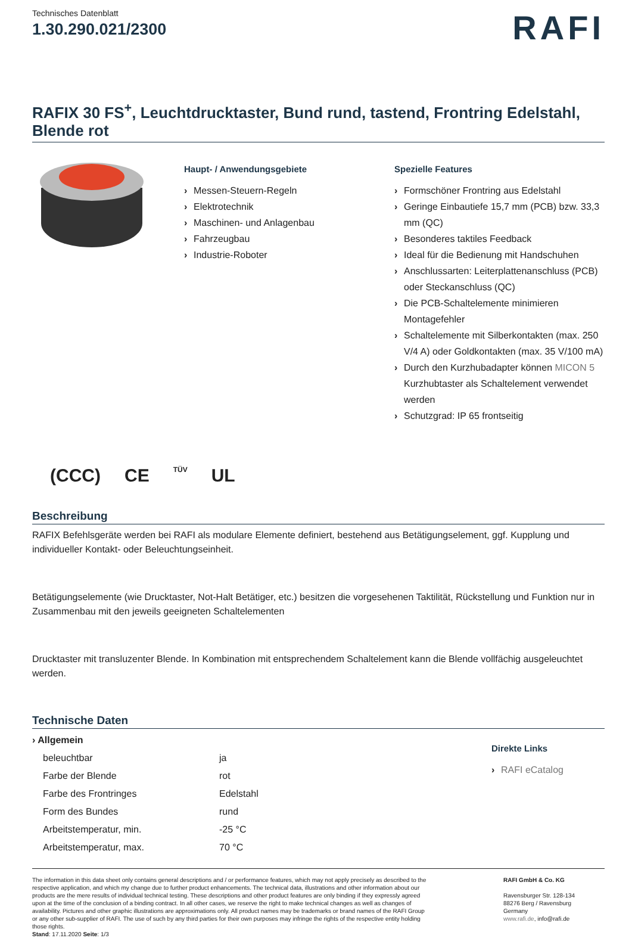Technisches Datenblatt
1.30.290.021/2300
RAFI
RAFIX 30 FS<sup>+</sup>, Leuchtdrucktaster, Bund rund, tastend, Frontring Edelstahl, Blende rot
Haupt- / Anwendungsgebiete
› Messen-Steuern-Regeln
› Elektrotechnik
› Maschinen- und Anlagenbau
› Fahrzeugbau
› Industrie-Roboter
Spezielle Features
› Formschöner Frontring aus Edelstahl
› Geringe Einbautiefe 15,7 mm (PCB) bzw. 33,3 mm (QC)
› Besonderes taktiles Feedback
› Ideal für die Bedienung mit Handschuhen
› Anschlussarten: Leiterplattenanschluss (PCB) oder Steckanschluss (QC)
› Die PCB-Schaltelemente minimieren Montagefehler
› Schaltelemente mit Silberkontakten (max. 250 V/4 A) oder Goldkontakten (max. 35 V/100 mA)
› Durch den Kurzhubadapter können MICON 5 Kurzhubtaster als Schaltelement verwendet werden
› Schutzgrad: IP 65 frontseitig
(CCC) CE TÜV UL
Beschreibung
RAFIX Befehlsgeräte werden bei RAFI als modulare Elemente definiert, bestehend aus Betätigungselement, ggf. Kupplung und individueller Kontakt- oder Beleuchtungseinheit.
Betätigungselemente (wie Drucktaster, Not-Halt Betätiger, etc.) besitzen die vorgesehenen Taktilität, Rückstellung und Funktion nur in Zusammenbau mit den jeweils geeigneten Schaltelementen
Drucktaster mit transluzenter Blende. In Kombination mit entsprechendem Schaltelement kann die Blende vollfächig ausgeleuchtet werden.
Technische Daten
| › Allgemein | |
| --- | --- |
| beleuchtbar | ja |
| Farbe der Blende | rot |
| Farbe des Frontringes | Edelstahl |
| Form des Bundes | rund |
| Arbeitstemperatur, min. | -25 °C |
| Arbeitstemperatur, max. | 70 °C |
Direkte Links
› RAFI eCatalog
The information in this data sheet only contains general descriptions and / or performance features, which may not apply precisely as described to the respective application, and which my change due to further product enhancements. The technical data, illustrations and other information about our products are the mere results of individual technical testing. These descriptions and other product features are only binding if they expressly agreed upon at the time of the conclusion of a binding contract. In all other cases, we reserve the right to make technical changes as well as changes of availability. Pictures and other graphic illustrations are approximations only. All product names may be trademarks or brand names of the RAFI Group or any other sub-supplier of RAFI. The use of such by any third parties for their own purposes may infringe the rights of the respective entity holding those rights.
Stand: 17.11.2020 Seite: 1/3
RAFI GmbH & Co. KG
Ravensburger Str. 128-134
88276 Berg / Ravensburg
Germany
www.rafi.de, info@rafi.de